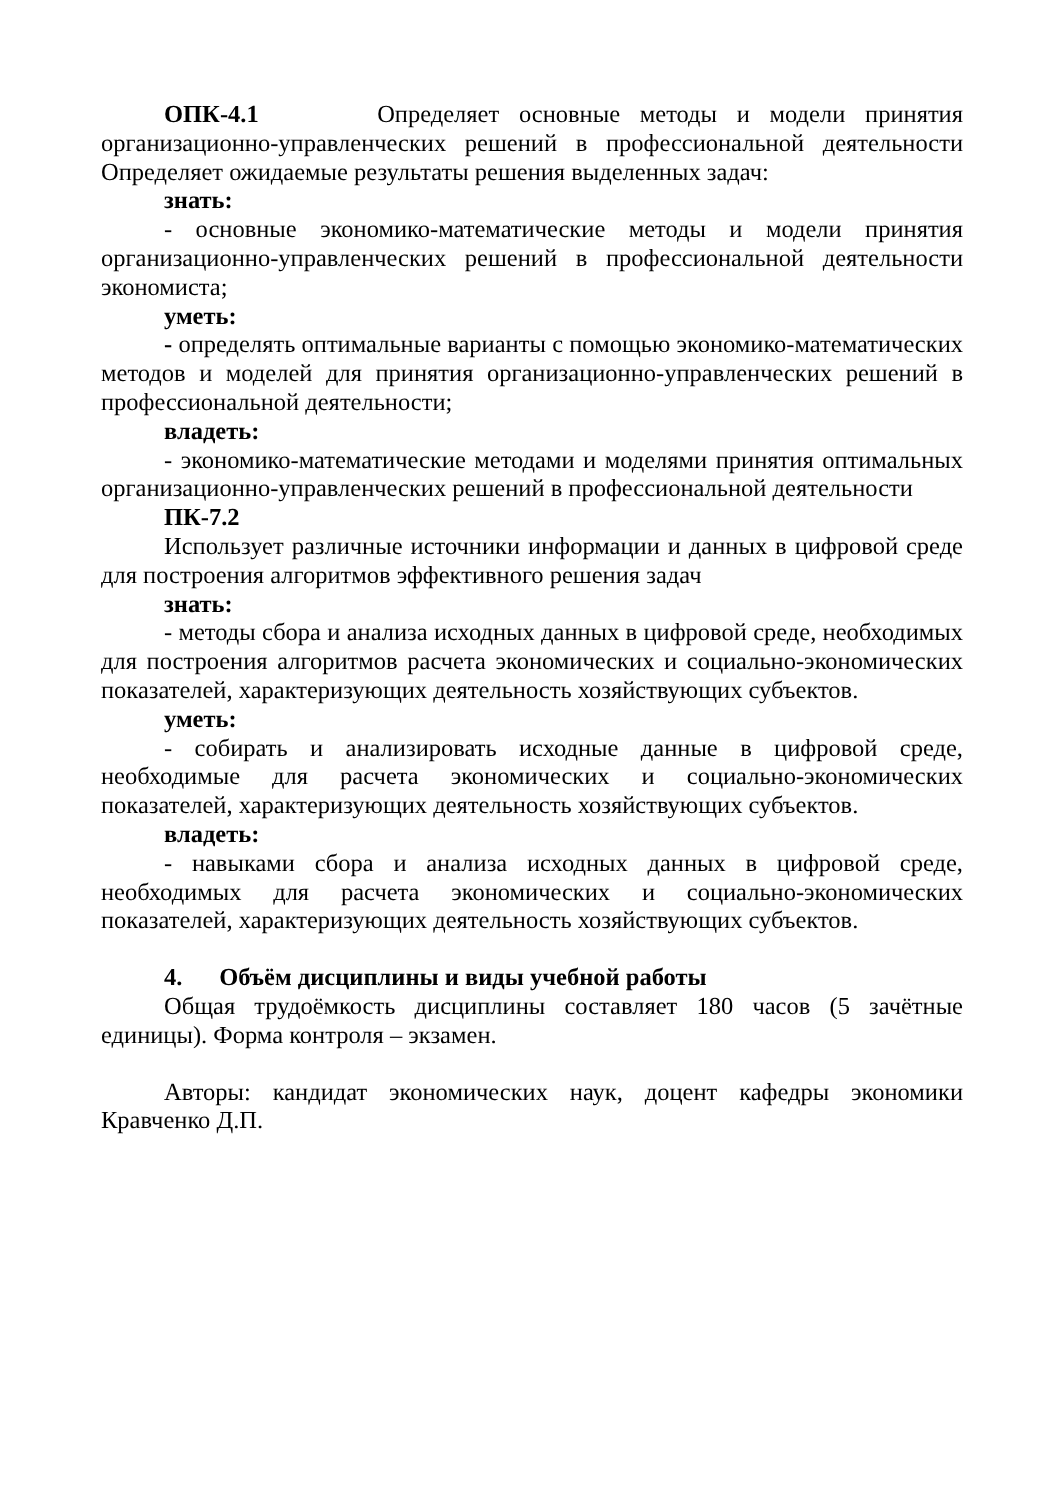ОПК-4.1 Определяет основные методы и модели принятия организационно-управленческих решений в профессиональной деятельности Определяет ожидаемые результаты решения выделенных задач:
знать:
- основные экономико-математические методы и модели принятия организационно-управленческих решений в профессиональной деятельности экономиста;
уметь:
- определять оптимальные варианты с помощью экономико-математических методов и моделей для принятия организационно-управленческих решений в профессиональной деятельности;
владеть:
- экономико-математические методами и моделями принятия оптимальных организационно-управленческих решений в профессиональной деятельности
ПК-7.2
Использует различные источники информации и данных в цифровой среде для построения алгоритмов эффективного решения задач
знать:
- методы сбора и анализа исходных данных в цифровой среде, необходимых для построения алгоритмов расчета экономических и социально-экономических показателей, характеризующих деятельность хозяйствующих субъектов.
уметь:
- собирать и анализировать исходные данные в цифровой среде, необходимые для расчета экономических и социально-экономических показателей, характеризующих деятельность хозяйствующих субъектов.
владеть:
- навыками сбора и анализа исходных данных в цифровой среде, необходимых для расчета экономических и социально-экономических показателей, характеризующих деятельность хозяйствующих субъектов.
4. Объём дисциплины и виды учебной работы
Общая трудоёмкость дисциплины составляет 180 часов (5 зачётные единицы). Форма контроля – экзамен.
Авторы: кандидат экономических наук, доцент кафедры экономики Кравченко Д.П.